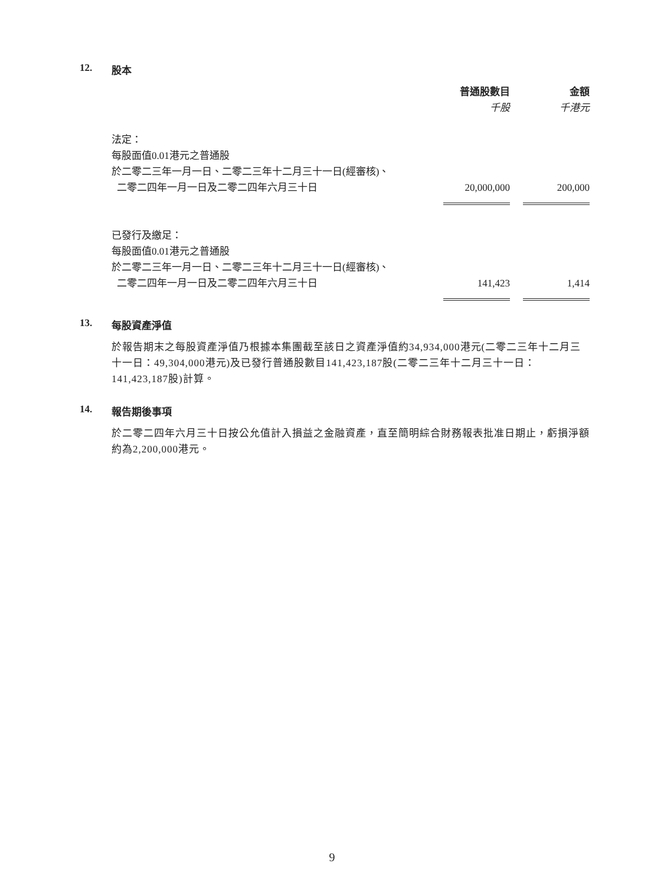12. 股本
| | 普通股數目 | | 金額 |
| | 千股 | | 千港元 |
| 法定： | | | |
| 每股面值0.01港元之普通股 | | | |
| 於二零二三年一月一日、二零二三年十二月三十一日(經審核)、 | | | |
| 二零二四年一月一日及二零二四年六月三十日 | 20,000,000 | | 200,000 |
| 已發行及繳足： | | | |
| 每股面值0.01港元之普通股 | | | |
| 於二零二三年一月一日、二零二三年十二月三十一日(經審核)、 | | | |
| 二零二四年一月一日及二零二四年六月三十日 | 141,423 | | 1,414 |
13. 每股資產淨值
於報告期末之每股資產淨值乃根據本集團截至該日之資產淨值約34,934,000港元(二零二三年十二月三十一日：49,304,000港元)及已發行普通股數目141,423,187股(二零二三年十二月三十一日：141,423,187股)計算。
14. 報告期後事項
於二零二四年六月三十日按公允值計入損益之金融資產，直至簡明綜合財務報表批准日期止，虧損淨額約為2,200,000港元。
9